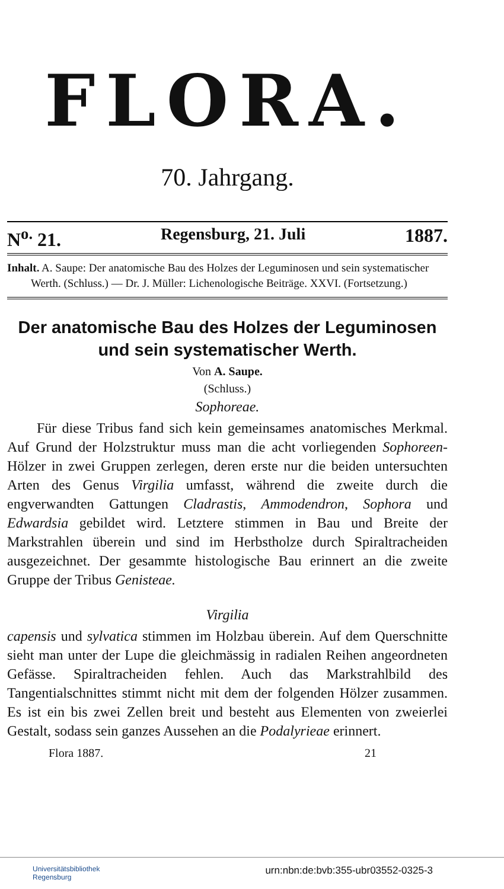FLORA.
70. Jahrgang.
N<sup>o.</sup> 21. Regensburg, 21. Juli 1887.
Inhalt. A. Saupe: Der anatomische Bau des Holzes der Leguminosen und sein systematischer Werth. (Schluss.) — Dr. J. Müller: Lichenologische Beiträge. XXVI. (Fortsetzung.)
Der anatomische Bau des Holzes der Leguminosen und sein systematischer Werth.
Von A. Saupe.
(Schluss.)
Sophoreae.
Für diese Tribus fand sich kein gemeinsames anatomisches Merkmal. Auf Grund der Holzstruktur muss man die acht vorliegenden Sophoreen-Hölzer in zwei Gruppen zerlegen, deren erste nur die beiden untersuchten Arten des Genus Virgilia umfasst, während die zweite durch die engverwandten Gattungen Cladrastis, Ammodendron, Sophora und Edwardsia gebildet wird. Letztere stimmen in Bau und Breite der Markstrahlen überein und sind im Herbstholze durch Spiraltracheiden ausgezeichnet. Der gesammte histologische Bau erinnert an die zweite Gruppe der Tribus Genisteae.
Virgilia
capensis und sylvatica stimmen im Holzbau überein. Auf dem Querschnitte sieht man unter der Lupe die gleichmässig in radialen Reihen angeordneten Gefässe. Spiraltracheiden fehlen. Auch das Markstrahlbild des Tangentialschnittes stimmt nicht mit dem der folgenden Hölzer zusammen. Es ist ein bis zwei Zellen breit und besteht aus Elementen von zweierlei Gestalt, sodass sein ganzes Aussehen an die Podalyrieae erinnert.
Flora 1887. 21
Universitätsbibliothek
Regensburg urn:nbn:de:bvb:355-ubr03552-0325-3